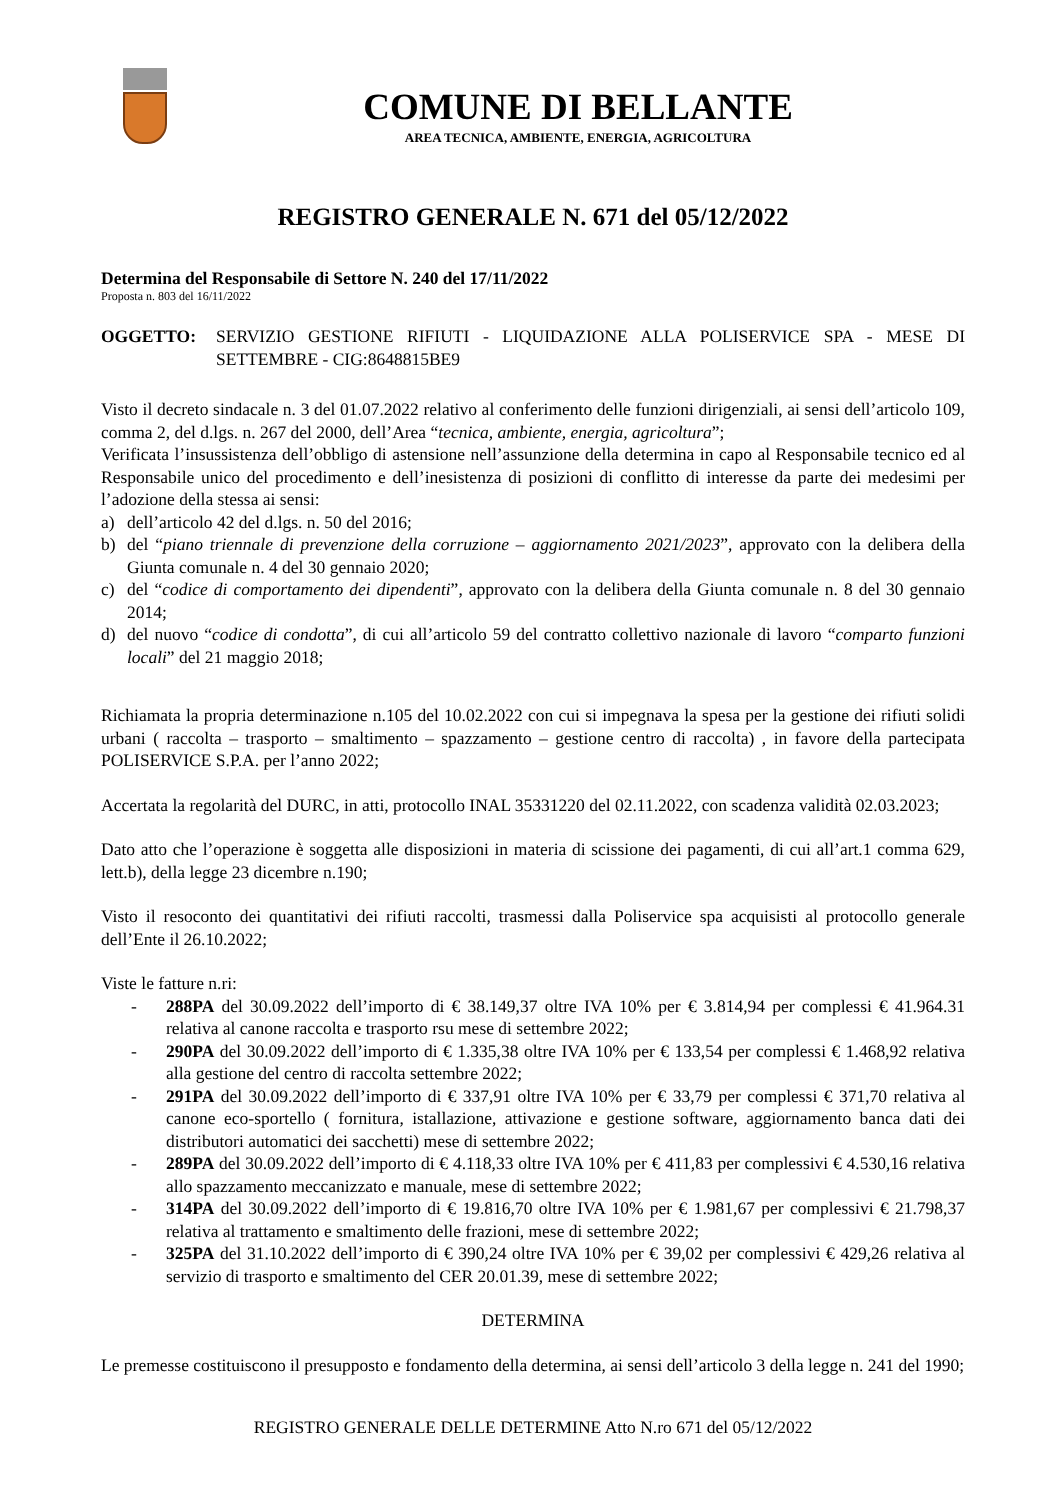COMUNE DI BELLANTE
AREA TECNICA, AMBIENTE, ENERGIA, AGRICOLTURA
REGISTRO GENERALE N. 671 del 05/12/2022
Determina del Responsabile di Settore N. 240 del 17/11/2022
Proposta n. 803 del 16/11/2022
OGGETTO: SERVIZIO GESTIONE RIFIUTI - LIQUIDAZIONE ALLA POLISERVICE SPA - MESE DI SETTEMBRE - CIG:8648815BE9
Visto il decreto sindacale n. 3 del 01.07.2022 relativo al conferimento delle funzioni dirigenziali, ai sensi dell’articolo 109, comma 2, del d.lgs. n. 267 del 2000, dell’Area “tecnica, ambiente, energia, agricoltura”;
Verificata l’insussistenza dell’obbligo di astensione nell’assunzione della determina in capo al Responsabile tecnico ed al Responsabile unico del procedimento e dell’inesistenza di posizioni di conflitto di interesse da parte dei medesimi per l’adozione della stessa ai sensi:
a) dell’articolo 42 del d.lgs. n. 50 del 2016;
b) del “piano triennale di prevenzione della corruzione – aggiornamento 2021/2023”, approvato con la delibera della Giunta comunale n. 4 del 30 gennaio 2020;
c) del “codice di comportamento dei dipendenti”, approvato con la delibera della Giunta comunale n. 8 del 30 gennaio 2014;
d) del nuovo “codice di condotta”, di cui all’articolo 59 del contratto collettivo nazionale di lavoro “comparto funzioni locali” del 21 maggio 2018;
Richiamata la propria determinazione n.105 del 10.02.2022 con cui si impegnava la spesa per la gestione dei rifiuti solidi urbani ( raccolta – trasporto – smaltimento – spazzamento – gestione centro di raccolta) , in favore della partecipata POLISERVICE S.P.A. per l’anno 2022;
Accertata la regolarità del DURC, in atti, protocollo INAL 35331220 del 02.11.2022, con scadenza validità 02.03.2023;
Dato atto che l’operazione è soggetta alle disposizioni in materia di scissione dei pagamenti, di cui all’art.1 comma 629, lett.b), della legge 23 dicembre n.190;
Visto il resoconto dei quantitativi dei rifiuti raccolti, trasmessi dalla Poliservice spa acquisisti al protocollo generale dell’Ente il 26.10.2022;
Viste le fatture n.ri:
- 288PA del 30.09.2022 dell’importo di € 38.149,37 oltre IVA 10% per € 3.814,94 per complessi € 41.964.31 relativa al canone raccolta e trasporto rsu mese di settembre 2022;
- 290PA del 30.09.2022 dell’importo di € 1.335,38 oltre IVA 10% per € 133,54 per complessi € 1.468,92 relativa alla gestione del centro di raccolta settembre 2022;
- 291PA del 30.09.2022 dell’importo di € 337,91 oltre IVA 10% per € 33,79 per complessi € 371,70 relativa al canone eco-sportello ( fornitura, istallazione, attivazione e gestione software, aggiornamento banca dati dei distributori automatici dei sacchetti) mese di settembre 2022;
- 289PA del 30.09.2022 dell’importo di € 4.118,33 oltre IVA 10% per € 411,83 per complessivi € 4.530,16 relativa allo spazzamento meccanizzato e manuale, mese di settembre 2022;
- 314PA del 30.09.2022 dell’importo di € 19.816,70 oltre IVA 10% per € 1.981,67 per complessivi € 21.798,37 relativa al trattamento e smaltimento delle frazioni, mese di settembre 2022;
- 325PA del 31.10.2022 dell’importo di € 390,24 oltre IVA 10% per € 39,02 per complessivi € 429,26 relativa al servizio di trasporto e smaltimento del CER 20.01.39, mese di settembre 2022;
DETERMINA
Le premesse costituiscono il presupposto e fondamento della determina, ai sensi dell’articolo 3 della legge n. 241 del 1990;
REGISTRO GENERALE DELLE DETERMINE Atto N.ro 671 del 05/12/2022